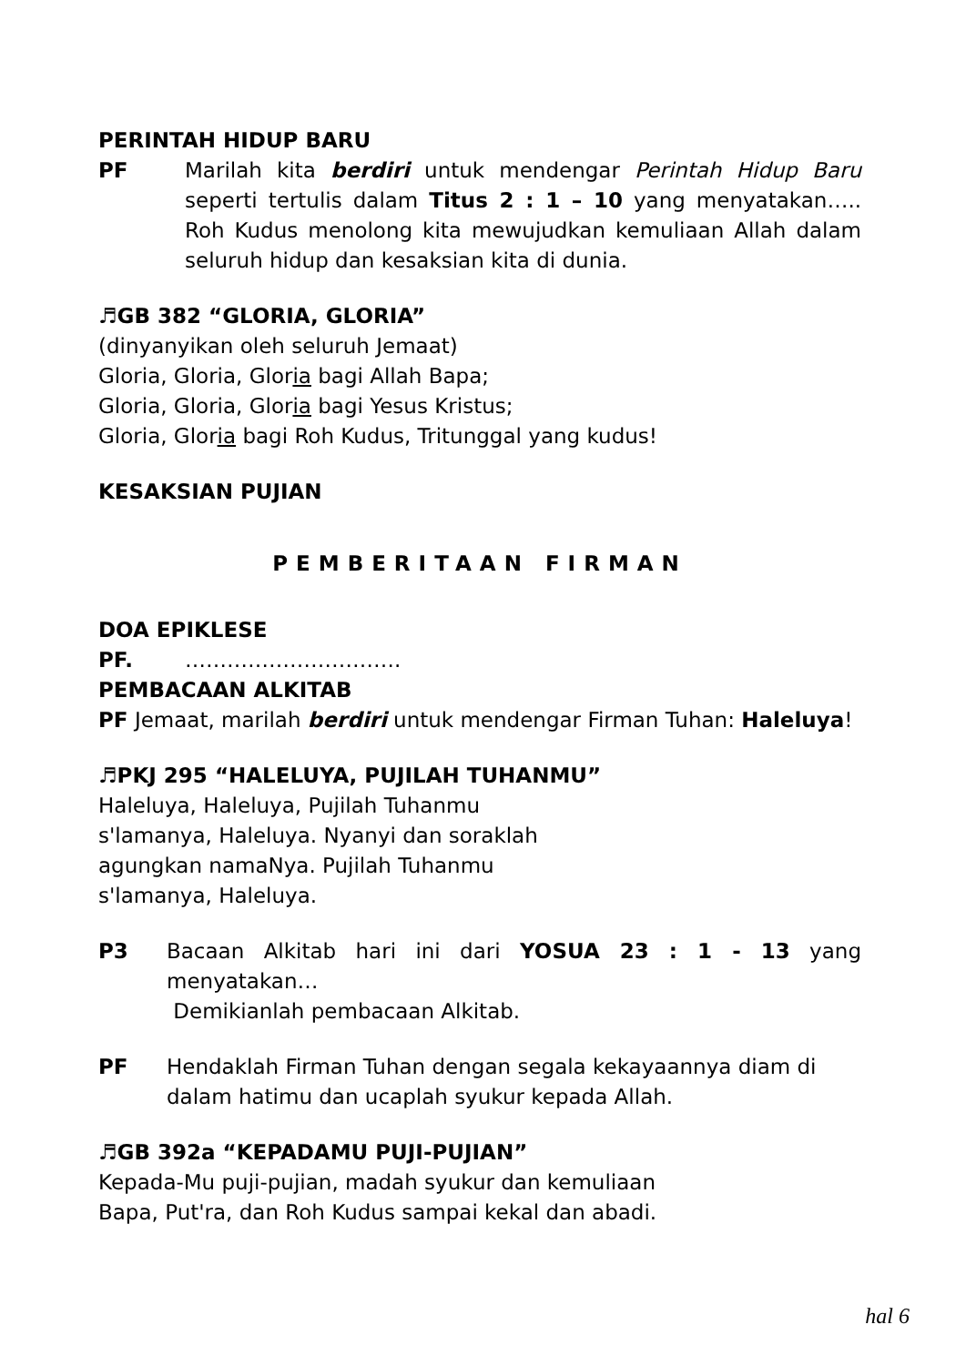PERINTAH HIDUP BARU
PF Marilah kita berdiri untuk mendengar Perintah Hidup Baru seperti tertulis dalam Titus 2 : 1 – 10 yang menyatakan….. Roh Kudus menolong kita mewujudkan kemuliaan Allah dalam seluruh hidup dan kesaksian kita di dunia.
♬GB 382 “GLORIA, GLORIA”
(dinyanyikan oleh seluruh Jemaat)
Gloria, Gloria, Gloria bagi Allah Bapa;
Gloria, Gloria, Gloria bagi Yesus Kristus;
Gloria, Gloria bagi Roh Kudus, Tritunggal yang kudus!
KESAKSIAN PUJIAN
PEMBERITAAN FIRMAN
DOA EPIKLESE
PF. ………………………….
PEMBACAAN ALKITAB
PF Jemaat, marilah berdiri untuk mendengar Firman Tuhan: Haleluya!
♬PKJ 295 “HALELUYA, PUJILAH TUHANMU”
Haleluya, Haleluya, Pujilah Tuhanmu
s'lamanya, Haleluya. Nyanyi dan soraklah
agungkan namaNya. Pujilah Tuhanmu
s'lamanya, Haleluya.
P3 Bacaan Alkitab hari ini dari YOSUA 23 : 1 - 13 yang menyatakan…
Demikianlah pembacaan Alkitab.
PF Hendaklah Firman Tuhan dengan segala kekayaannya diam di dalam hatimu dan ucaplah syukur kepada Allah.
♬GB 392a “KEPADAMU PUJI-PUJIAN”
Kepada-Mu puji-pujian, madah syukur dan kemuliaan
Bapa, Put'ra, dan Roh Kudus sampai kekal dan abadi.
hal 6